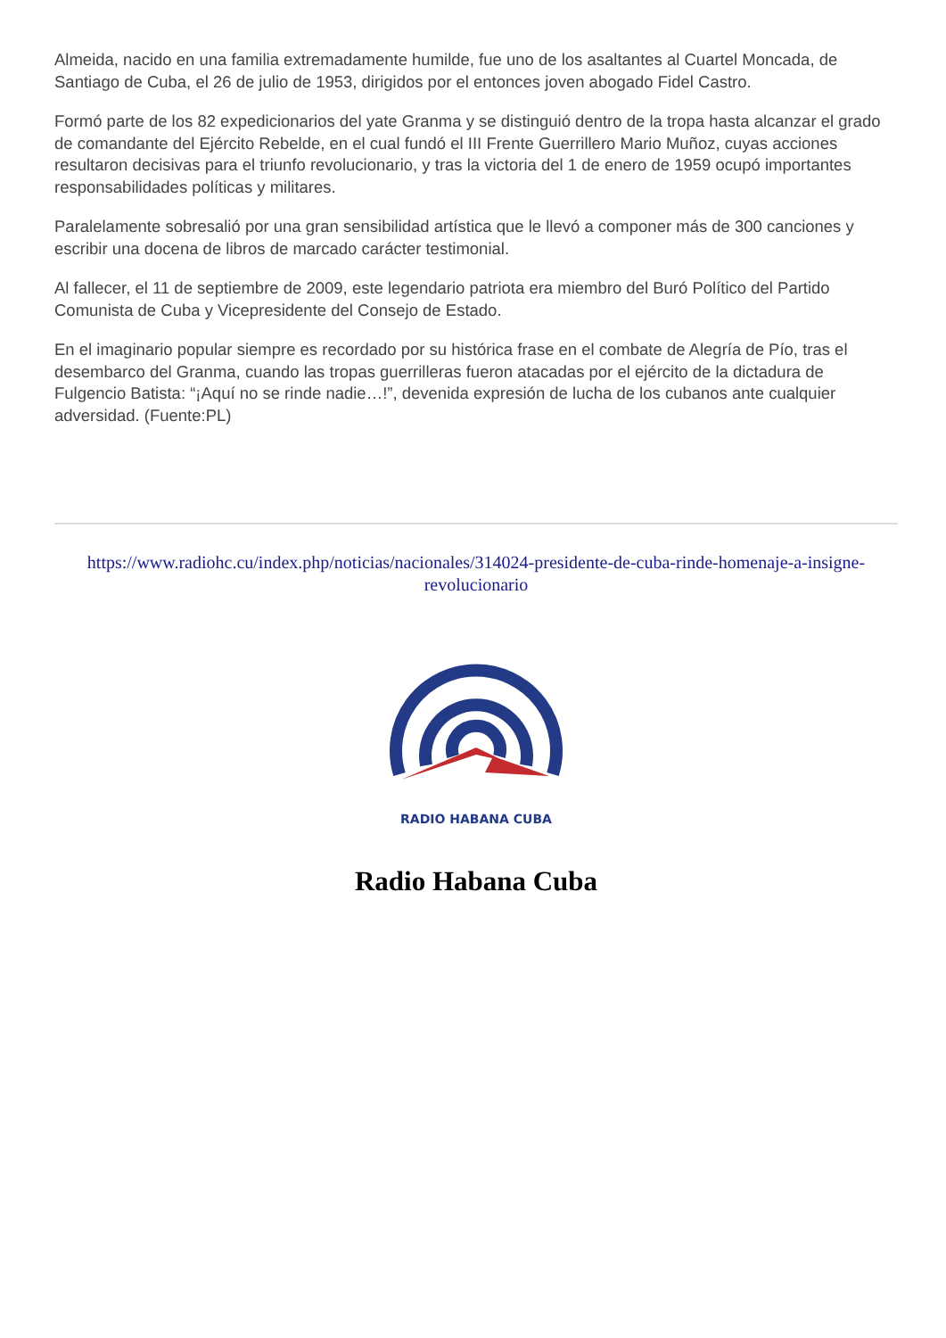Almeida, nacido en una familia extremadamente humilde, fue uno de los asaltantes al Cuartel Moncada, de Santiago de Cuba, el 26 de julio de 1953, dirigidos por el entonces joven abogado Fidel Castro.
Formó parte de los 82 expedicionarios del yate Granma y se distinguió dentro de la tropa hasta alcanzar el grado de comandante del Ejército Rebelde, en el cual fundó el III Frente Guerrillero Mario Muñoz, cuyas acciones resultaron decisivas para el triunfo revolucionario, y tras la victoria del 1 de enero de 1959 ocupó importantes responsabilidades políticas y militares.
Paralelamente sobresalió por una gran sensibilidad artística que le llevó a componer más de 300 canciones y escribir una docena de libros de marcado carácter testimonial.
Al fallecer, el 11 de septiembre de 2009, este legendario patriota era miembro del Buró Político del Partido Comunista de Cuba y Vicepresidente del Consejo de Estado.
En el imaginario popular siempre es recordado por su histórica frase en el combate de Alegría de Pío, tras el desembarco del Granma, cuando las tropas guerrilleras fueron atacadas por el ejército de la dictadura de Fulgencio Batista: “¡Aquí no se rinde nadie…!”, devenida expresión de lucha de los cubanos ante cualquier adversidad. (Fuente:PL)
https://www.radiohc.cu/index.php/noticias/nacionales/314024-presidente-de-cuba-rinde-homenaje-a-insigne-revolucionario
RADIO HABANA CUBA
Radio Habana Cuba